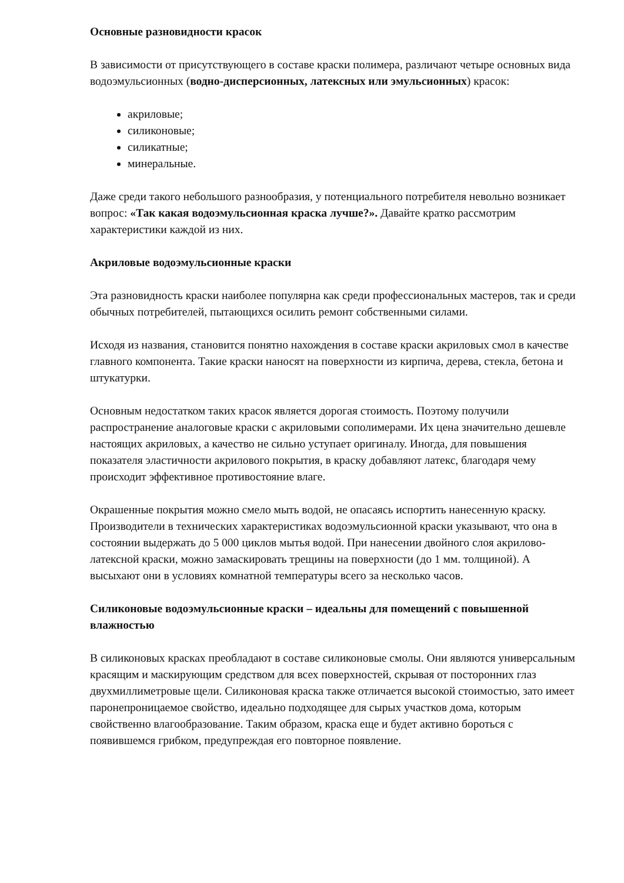Основные разновидности красок
В зависимости от присутствующего в составе краски полимера, различают четыре основных вида водоэмульсионных (водно-дисперсионных, латексных или эмульсионных) красок:
акриловые;
силиконовые;
силикатные;
минеральные.
Даже среди такого небольшого разнообразия, у потенциального потребителя невольно возникает вопрос: «Так какая водоэмульсионная краска лучше?». Давайте кратко рассмотрим характеристики каждой из них.
Акриловые водоэмульсионные краски
Эта разновидность краски наиболее популярна как среди профессиональных мастеров, так и среди обычных потребителей, пытающихся осилить ремонт собственными силами.
Исходя из названия, становится понятно нахождения в составе краски акриловых смол в качестве главного компонента. Такие краски наносят на поверхности из кирпича, дерева, стекла, бетона и штукатурки.
Основным недостатком таких красок является дорогая стоимость. Поэтому получили распространение аналоговые краски с акриловыми сополимерами. Их цена значительно дешевле настоящих акриловых, а качество не сильно уступает оригиналу. Иногда, для повышения показателя эластичности акрилового покрытия, в краску добавляют латекс, благодаря чему происходит эффективное противостояние влаге.
Окрашенные покрытия можно смело мыть водой, не опасаясь испортить нанесенную краску. Производители в технических характеристиках водоэмульсионной краски указывают, что она в состоянии выдержать до 5 000 циклов мытья водой. При нанесении двойного слоя акрилово-латексной краски, можно замаскировать трещины на поверхности (до 1 мм. толщиной). А высыхают они в условиях комнатной температуры всего за несколько часов.
Силиконовые водоэмульсионные краски – идеальны для помещений с повышенной влажностью
В силиконовых красках преобладают в составе силиконовые смолы. Они являются универсальным красящим и маскирующим средством для всех поверхностей, скрывая от посторонних глаз двухмиллиметровые щели. Силиконовая краска также отличается высокой стоимостью, зато имеет паронепроницаемое свойство, идеально подходящее для сырых участков дома, которым свойственно влагообразование. Таким образом, краска еще и будет активно бороться с появившемся грибком, предупреждая его повторное появление.